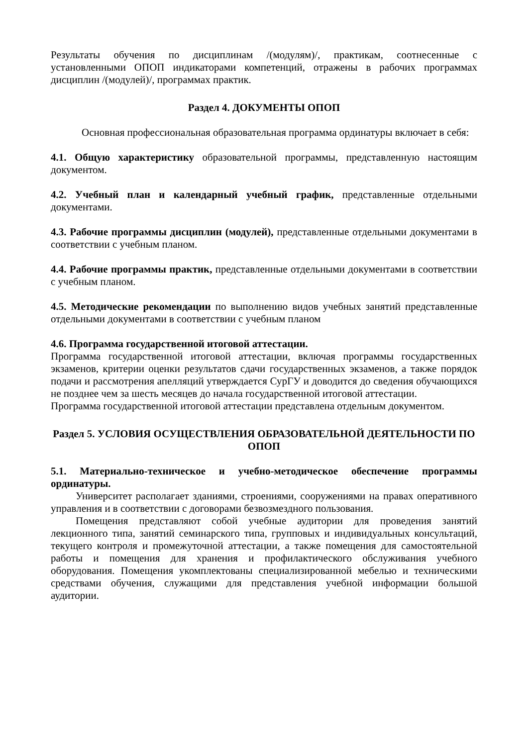Результаты обучения по дисциплинам /(модулям)/, практикам, соотнесенные с установленными ОПОП индикаторами компетенций, отражены в рабочих программах дисциплин /(модулей)/, программах практик.
Раздел 4. ДОКУМЕНТЫ ОПОП
Основная профессиональная образовательная программа ординатуры включает в себя:
4.1. Общую характеристику образовательной программы, представленную настоящим документом.
4.2. Учебный план и календарный учебный график, представленные отдельными документами.
4.3. Рабочие программы дисциплин (модулей), представленные отдельными документами в соответствии с учебным планом.
4.4. Рабочие программы практик, представленные отдельными документами в соответствии с учебным планом.
4.5. Методические рекомендации по выполнению видов учебных занятий представленные отдельными документами в соответствии с учебным планом
4.6. Программа государственной итоговой аттестации.
Программа государственной итоговой аттестации, включая программы государственных экзаменов, критерии оценки результатов сдачи государственных экзаменов, а также порядок подачи и рассмотрения апелляций утверждается СурГУ и доводится до сведения обучающихся не позднее чем за шесть месяцев до начала государственной итоговой аттестации.
Программа государственной итоговой аттестации представлена отдельным документом.
Раздел 5. УСЛОВИЯ ОСУЩЕСТВЛЕНИЯ ОБРАЗОВАТЕЛЬНОЙ ДЕЯТЕЛЬНОСТИ ПО ОПОП
5.1. Материально-техническое и учебно-методическое обеспечение программы ординатуры.
Университет располагает зданиями, строениями, сооружениями на правах оперативного управления и в соответствии с договорами безвозмездного пользования.
Помещения представляют собой учебные аудитории для проведения занятий лекционного типа, занятий семинарского типа, групповых и индивидуальных консультаций, текущего контроля и промежуточной аттестации, а также помещения для самостоятельной работы и помещения для хранения и профилактического обслуживания учебного оборудования. Помещения укомплектованы специализированной мебелью и техническими средствами обучения, служащими для представления учебной информации большой аудитории.